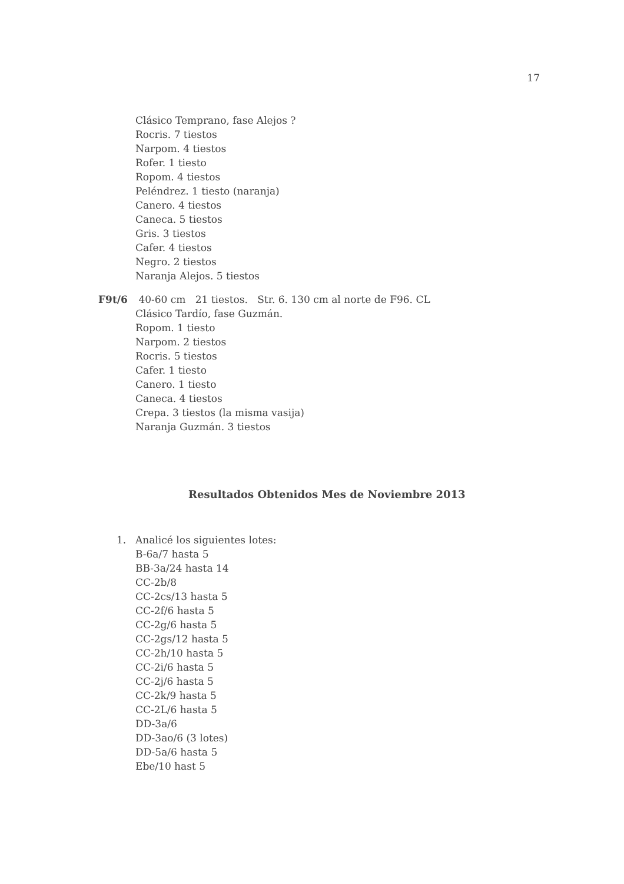17
Clásico Temprano, fase Alejos ?
Rocris. 7 tiestos
Narpom. 4 tiestos
Rofer. 1 tiesto
Ropom. 4 tiestos
Peléndrez. 1 tiesto (naranja)
Canero. 4 tiestos
Caneca. 5 tiestos
Gris. 3 tiestos
Cafer. 4 tiestos
Negro. 2 tiestos
Naranja Alejos. 5 tiestos
F9t/6 40-60 cm 21 tiestos. Str. 6. 130 cm al norte de F96. CL
Clásico Tardío, fase Guzmán.
Ropom. 1 tiesto
Narpom. 2 tiestos
Rocris. 5 tiestos
Cafer. 1 tiesto
Canero. 1 tiesto
Caneca. 4 tiestos
Crepa. 3 tiestos (la misma vasija)
Naranja Guzmán. 3 tiestos
Resultados Obtenidos Mes de Noviembre 2013
1. Analicé los siguientes lotes:
B-6a/7 hasta 5
BB-3a/24 hasta 14
CC-2b/8
CC-2cs/13 hasta 5
CC-2f/6 hasta 5
CC-2g/6 hasta 5
CC-2gs/12 hasta 5
CC-2h/10 hasta 5
CC-2i/6 hasta 5
CC-2j/6 hasta 5
CC-2k/9 hasta 5
CC-2L/6 hasta 5
DD-3a/6
DD-3ao/6 (3 lotes)
DD-5a/6 hasta 5
Ebe/10 hast 5